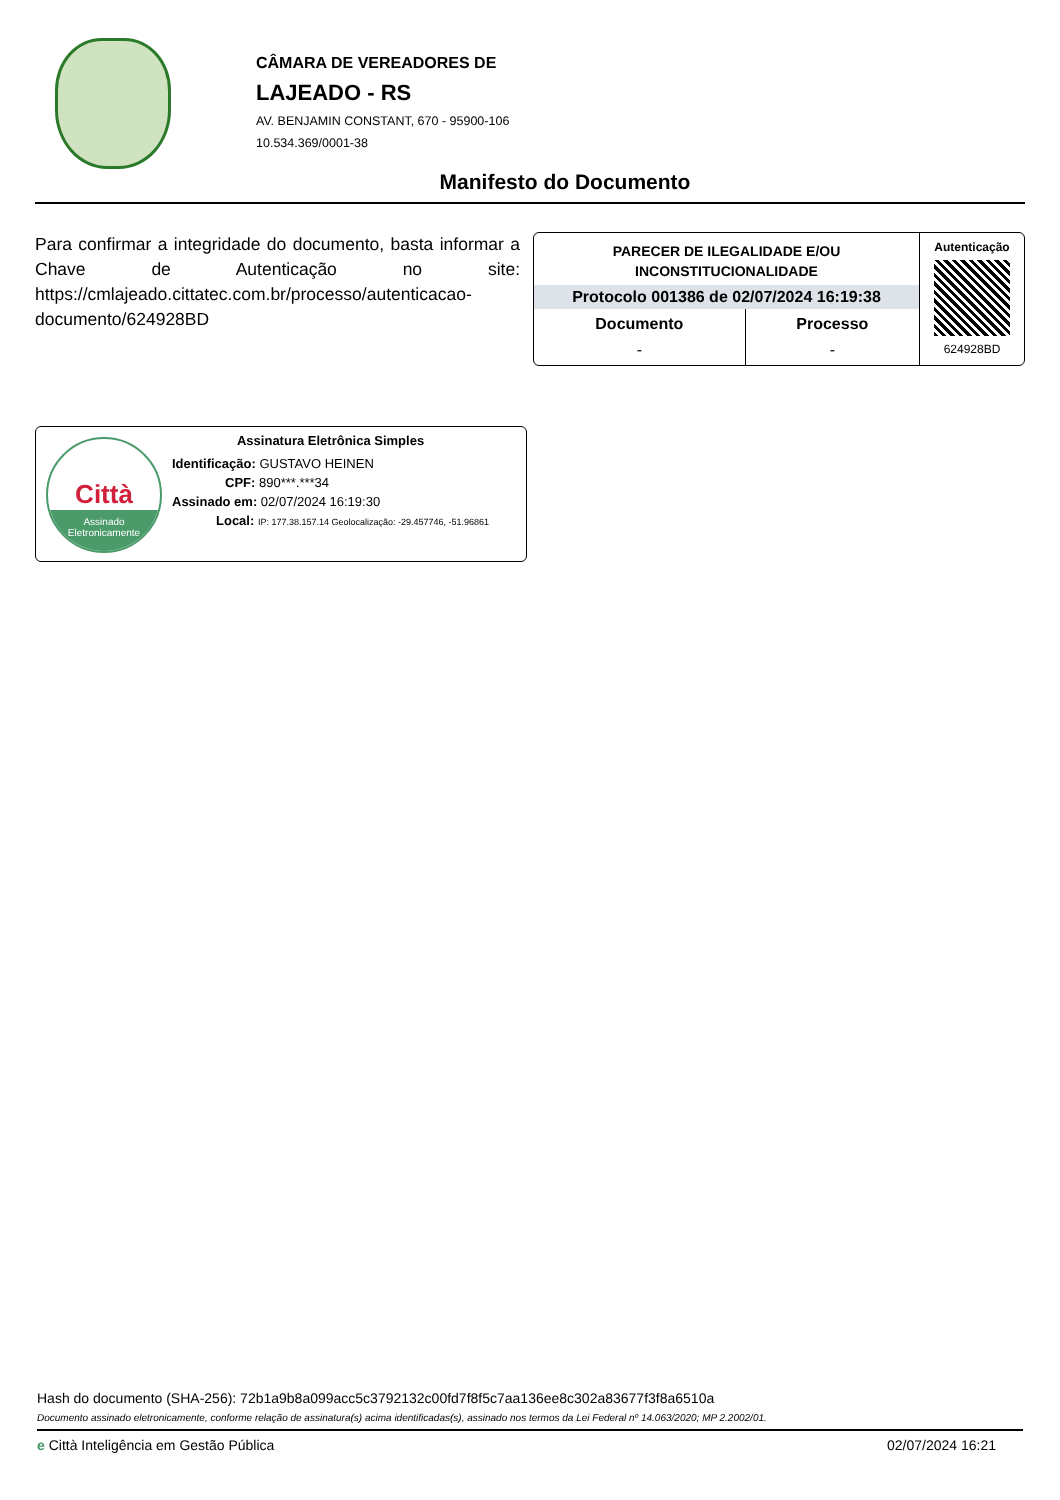CÂMARA DE VEREADORES DE
LAJEADO - RS
AV. BENJAMIN CONSTANT, 670 - 95900-106
10.534.369/0001-38
Manifesto do Documento
Para confirmar a integridade do documento, basta informar a Chave de Autenticação no site: https://cmlajeado.cittatec.com.br/processo/autenticacao-documento/624928BD
PARECER DE ILEGALIDADE E/OU
INCONSTITUCIONALIDADE
Protocolo 001386 de 02/07/2024 16:19:38
| Documento | Processo |
| --- | --- |
| - | - |
Autenticação
624928BD
Città
Assinado
Eletronicamente
Assinatura Eletrônica Simples
Identificação: GUSTAVO HEINEN
CPF: 890***.***34
Assinado em: 02/07/2024 16:19:30
Local: IP: 177.38.157.14 Geolocalização: -29.457746, -51.96861
Hash do documento (SHA-256): 72b1a9b8a099acc5c3792132c00fd7f8f5c7aa136ee8c302a83677f3f8a6510a
Documento assinado eletronicamente, conforme relação de assinatura(s) acima identificadas(s), assinado nos termos da Lei Federal nº 14.063/2020; MP 2.2002/01.
e Città Inteligência em Gestão Pública 02/07/2024 16:21